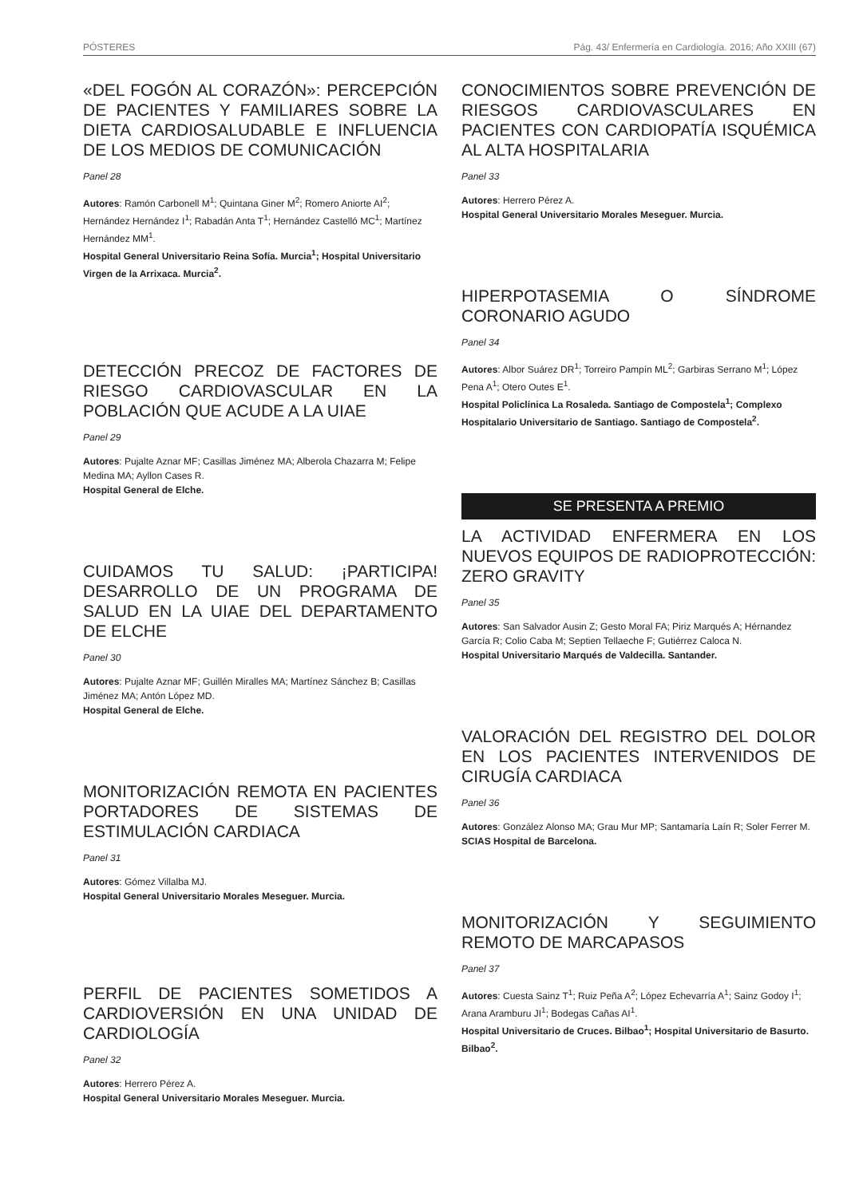PÓSTERES Pág. 43/ Enfermería en Cardiología. 2016; Año XXIII (67)
«DEL FOGÓN AL CORAZÓN»: PERCEPCIÓN DE PACIENTES Y FAMILIARES SOBRE LA DIETA CARDIOSALUDABLE E INFLUENCIA DE LOS MEDIOS DE COMUNICACIÓN
Panel 28
Autores: Ramón Carbonell M<sup>1</sup>; Quintana Giner M<sup>2</sup>; Romero Aniorte AI<sup>2</sup>; Hernández Hernández I<sup>1</sup>; Rabadán Anta T<sup>1</sup>; Hernández Castelló MC<sup>1</sup>; Martínez Hernández MM<sup>1</sup>.
Hospital General Universitario Reina Sofía. Murcia<sup>1</sup>; Hospital Universitario Virgen de la Arrixaca. Murcia<sup>2</sup>.
DETECCIÓN PRECOZ DE FACTORES DE RIESGO CARDIOVASCULAR EN LA POBLACIÓN QUE ACUDE A LA UIAE
Panel 29
Autores: Pujalte Aznar MF; Casillas Jiménez MA; Alberola Chazarra M; Felipe Medina MA; Ayllon Cases R.
Hospital General de Elche.
CUIDAMOS TU SALUD: ¡PARTICIPA! DESARROLLO DE UN PROGRAMA DE SALUD EN LA UIAE DEL DEPARTAMENTO DE ELCHE
Panel 30
Autores: Pujalte Aznar MF; Guillén Miralles MA; Martínez Sánchez B; Casillas Jiménez MA; Antón López MD.
Hospital General de Elche.
MONITORIZACIÓN REMOTA EN PACIENTES PORTADORES DE SISTEMAS DE ESTIMULACIÓN CARDIACA
Panel 31
Autores: Gómez Villalba MJ.
Hospital General Universitario Morales Meseguer. Murcia.
PERFIL DE PACIENTES SOMETIDOS A CARDIOVERSIÓN EN UNA UNIDAD DE CARDIOLOGÍA
Panel 32
Autores: Herrero Pérez A.
Hospital General Universitario Morales Meseguer. Murcia.
CONOCIMIENTOS SOBRE PREVENCIÓN DE RIESGOS CARDIOVASCULARES EN PACIENTES CON CARDIOPATÍA ISQUÉMICA AL ALTA HOSPITALARIA
Panel 33
Autores: Herrero Pérez A.
Hospital General Universitario Morales Meseguer. Murcia.
HIPERPOTASEMIA O SÍNDROME CORONARIO AGUDO
Panel 34
Autores: Albor Suárez DR<sup>1</sup>; Torreiro Pampín ML<sup>2</sup>; Garbiras Serrano M<sup>1</sup>; López Pena A<sup>1</sup>; Otero Outes E<sup>1</sup>.
Hospital Policlínica La Rosaleda. Santiago de Compostela<sup>1</sup>; Complexo Hospitalario Universitario de Santiago. Santiago de Compostela<sup>2</sup>.
SE PRESENTA A PREMIO
LA ACTIVIDAD ENFERMERA EN LOS NUEVOS EQUIPOS DE RADIOPROTECCIÓN: ZERO GRAVITY
Panel 35
Autores: San Salvador Ausin Z; Gesto Moral FA; Piriz Marqués A; Hérnandez García R; Colio Caba M; Septien Tellaeche F; Gutiérrez Caloca N.
Hospital Universitario Marqués de Valdecilla. Santander.
VALORACIÓN DEL REGISTRO DEL DOLOR EN LOS PACIENTES INTERVENIDOS DE CIRUGÍA CARDIACA
Panel 36
Autores: González Alonso MA; Grau Mur MP; Santamaría Laín R; Soler Ferrer M.
SCIAS Hospital de Barcelona.
MONITORIZACIÓN Y SEGUIMIENTO REMOTO DE MARCAPASOS
Panel 37
Autores: Cuesta Sainz T<sup>1</sup>; Ruiz Peña A<sup>2</sup>; López Echevarría A<sup>1</sup>; Sainz Godoy I<sup>1</sup>; Arana Aramburu JI<sup>1</sup>; Bodegas Cañas AI<sup>1</sup>.
Hospital Universitario de Cruces. Bilbao<sup>1</sup>; Hospital Universitario de Basurto. Bilbao<sup>2</sup>.